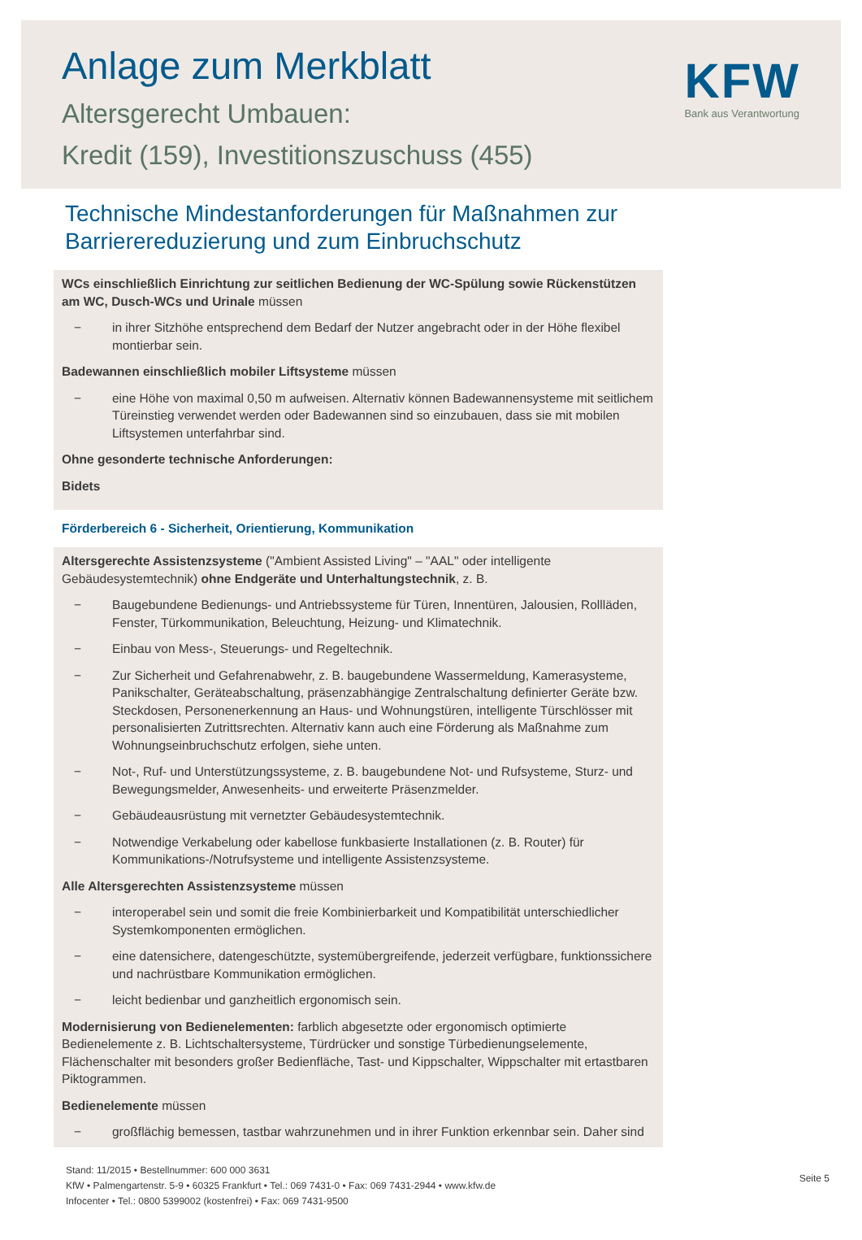Anlage zum Merkblatt
Altersgerecht Umbauen:
Kredit (159), Investitionszuschuss (455)
KFW
Bank aus Verantwortung
Technische Mindestanforderungen für Maßnahmen zur
Barrierereduzierung und zum Einbruchschutz
WCs einschließlich Einrichtung zur seitlichen Bedienung der WC-Spülung sowie Rückenstützen am WC, Dusch-WCs und Urinale müssen
− in ihrer Sitzhöhe entsprechend dem Bedarf der Nutzer angebracht oder in der Höhe flexibel montierbar sein.
Badewannen einschließlich mobiler Liftsysteme müssen
− eine Höhe von maximal 0,50 m aufweisen. Alternativ können Badewannensysteme mit seitlichem Türeinstieg verwendet werden oder Badewannen sind so einzubauen, dass sie mit mobilen Liftsystemen unterfahrbar sind.
Ohne gesonderte technische Anforderungen:
Bidets
Förderbereich 6 - Sicherheit, Orientierung, Kommunikation
Altersgerechte Assistenzsysteme ("Ambient Assisted Living" – "AAL" oder intelligente Gebäudesystemtechnik) ohne Endgeräte und Unterhaltungstechnik, z. B.
− Baugebundene Bedienungs- und Antriebssysteme für Türen, Innentüren, Jalousien, Rollläden, Fenster, Türkommunikation, Beleuchtung, Heizung- und Klimatechnik.
− Einbau von Mess-, Steuerungs- und Regeltechnik.
− Zur Sicherheit und Gefahrenabwehr, z. B. baugebundene Wassermeldung, Kamerasysteme, Panikschalter, Geräteabschaltung, präsenzabhängige Zentralschaltung definierter Geräte bzw. Steckdosen, Personenerkennung an Haus- und Wohnungstüren, intelligente Türschlösser mit personalisierten Zutrittsrechten. Alternativ kann auch eine Förderung als Maßnahme zum Wohnungseinbruchschutz erfolgen, siehe unten.
− Not-, Ruf- und Unterstützungssysteme, z. B. baugebundene Not- und Rufsysteme, Sturz- und Bewegungsmelder, Anwesenheits- und erweiterte Präsenzmelder.
− Gebäudeausrüstung mit vernetzter Gebäudesystemtechnik.
− Notwendige Verkabelung oder kabellose funkbasierte Installationen (z. B. Router) für Kommunikations-/Notrufsysteme und intelligente Assistenzsysteme.
Alle Altersgerechten Assistenzsysteme müssen
− interoperabel sein und somit die freie Kombinierbarkeit und Kompatibilität unterschiedlicher Systemkomponenten ermöglichen.
− eine datensichere, datengeschützte, systemübergreifende, jederzeit verfügbare, funktionssichere und nachrüstbare Kommunikation ermöglichen.
− leicht bedienbar und ganzheitlich ergonomisch sein.
Modernisierung von Bedienelementen: farblich abgesetzte oder ergonomisch optimierte Bedienelemente z. B. Lichtschaltersysteme, Türdrücker und sonstige Türbedienungselemente, Flächenschalter mit besonders großer Bedienfläche, Tast- und Kippschalter, Wippschalter mit ertastbaren Piktogrammen.
Bedienelemente müssen
− großflächig bemessen, tastbar wahrzunehmen und in ihrer Funktion erkennbar sein. Daher sind
Stand: 11/2015 • Bestellnummer: 600 000 3631
KfW • Palmengartenstr. 5-9 • 60325 Frankfurt • Tel.: 069 7431-0 • Fax: 069 7431-2944 • www.kfw.de
Infocenter • Tel.: 0800 5399002 (kostenfrei) • Fax: 069 7431-9500
Seite 5